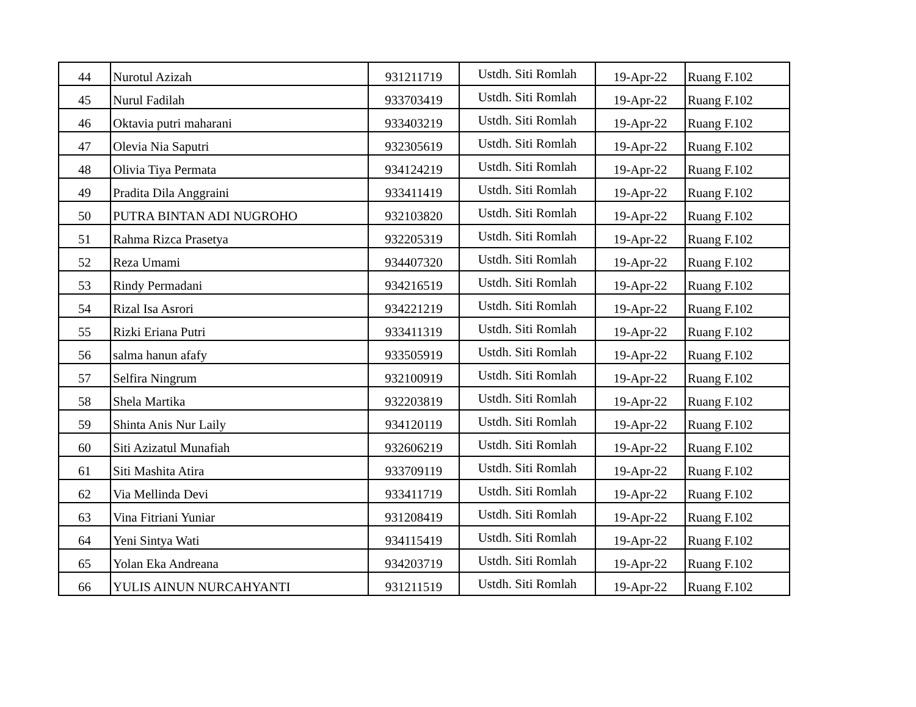| 44 | Nurotul Azizah | 931211719 | Ustdh. Siti Romlah | 19-Apr-22 | Ruang F.102 |
| 45 | Nurul Fadilah | 933703419 | Ustdh. Siti Romlah | 19-Apr-22 | Ruang F.102 |
| 46 | Oktavia putri maharani | 933403219 | Ustdh. Siti Romlah | 19-Apr-22 | Ruang F.102 |
| 47 | Olevia Nia Saputri | 932305619 | Ustdh. Siti Romlah | 19-Apr-22 | Ruang F.102 |
| 48 | Olivia Tiya Permata | 934124219 | Ustdh. Siti Romlah | 19-Apr-22 | Ruang F.102 |
| 49 | Pradita Dila Anggraini | 933411419 | Ustdh. Siti Romlah | 19-Apr-22 | Ruang F.102 |
| 50 | PUTRA BINTAN ADI NUGROHO | 932103820 | Ustdh. Siti Romlah | 19-Apr-22 | Ruang F.102 |
| 51 | Rahma Rizca Prasetya | 932205319 | Ustdh. Siti Romlah | 19-Apr-22 | Ruang F.102 |
| 52 | Reza Umami | 934407320 | Ustdh. Siti Romlah | 19-Apr-22 | Ruang F.102 |
| 53 | Rindy Permadani | 934216519 | Ustdh. Siti Romlah | 19-Apr-22 | Ruang F.102 |
| 54 | Rizal Isa Asrori | 934221219 | Ustdh. Siti Romlah | 19-Apr-22 | Ruang F.102 |
| 55 | Rizki Eriana Putri | 933411319 | Ustdh. Siti Romlah | 19-Apr-22 | Ruang F.102 |
| 56 | salma hanun afafy | 933505919 | Ustdh. Siti Romlah | 19-Apr-22 | Ruang F.102 |
| 57 | Selfira Ningrum | 932100919 | Ustdh. Siti Romlah | 19-Apr-22 | Ruang F.102 |
| 58 | Shela Martika | 932203819 | Ustdh. Siti Romlah | 19-Apr-22 | Ruang F.102 |
| 59 | Shinta Anis Nur Laily | 934120119 | Ustdh. Siti Romlah | 19-Apr-22 | Ruang F.102 |
| 60 | Siti Azizatul Munafiah | 932606219 | Ustdh. Siti Romlah | 19-Apr-22 | Ruang F.102 |
| 61 | Siti Mashita Atira | 933709119 | Ustdh. Siti Romlah | 19-Apr-22 | Ruang F.102 |
| 62 | Via Mellinda Devi | 933411719 | Ustdh. Siti Romlah | 19-Apr-22 | Ruang F.102 |
| 63 | Vina Fitriani Yuniar | 931208419 | Ustdh. Siti Romlah | 19-Apr-22 | Ruang F.102 |
| 64 | Yeni Sintya Wati | 934115419 | Ustdh. Siti Romlah | 19-Apr-22 | Ruang F.102 |
| 65 | Yolan Eka Andreana | 934203719 | Ustdh. Siti Romlah | 19-Apr-22 | Ruang F.102 |
| 66 | YULIS AINUN NURCAHYANTI | 931211519 | Ustdh. Siti Romlah | 19-Apr-22 | Ruang F.102 |